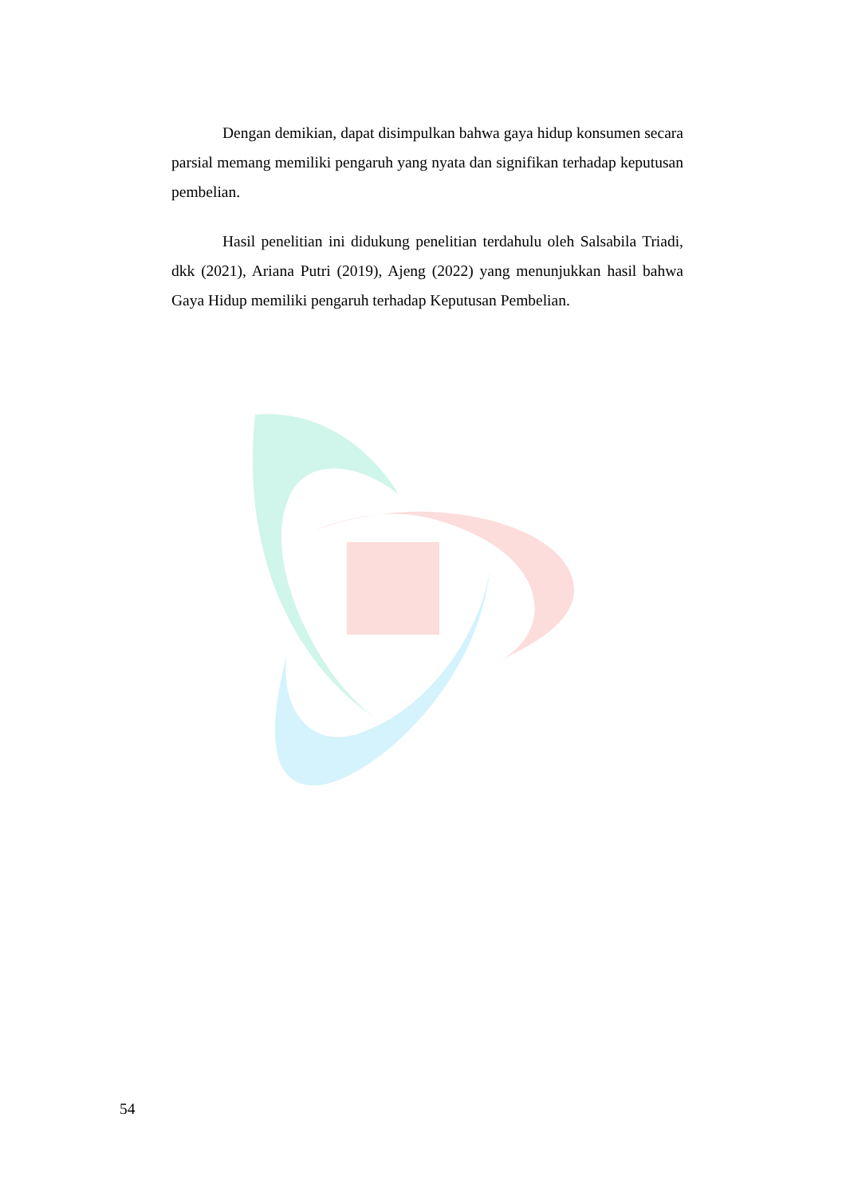Dengan demikian, dapat disimpulkan bahwa gaya hidup konsumen secara parsial memang memiliki pengaruh yang nyata dan signifikan terhadap keputusan pembelian.
Hasil penelitian ini didukung penelitian terdahulu oleh Salsabila Triadi, dkk (2021), Ariana Putri (2019), Ajeng (2022) yang menunjukkan hasil bahwa Gaya Hidup memiliki pengaruh terhadap Keputusan Pembelian.
54